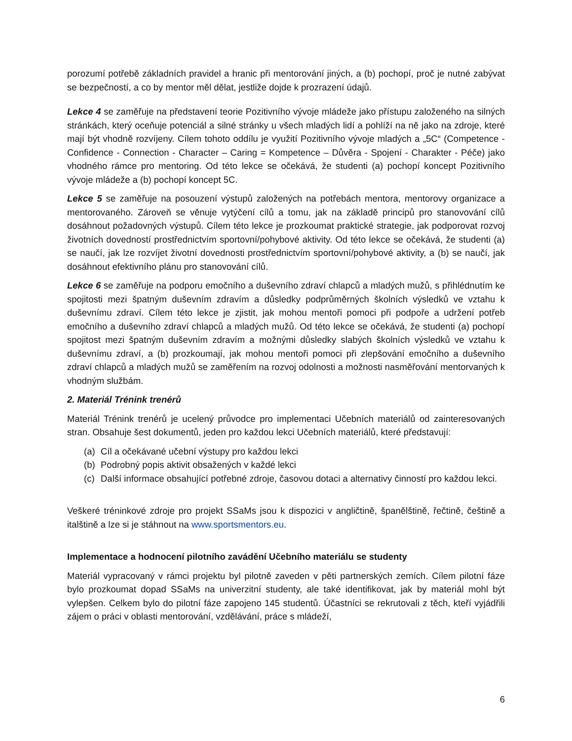porozumí potřebě základních pravidel a hranic při mentorování jiných, a (b) pochopí, proč je nutné zabývat se bezpečností, a co by mentor měl dělat, jestliže dojde k prozrazení údajů.
Lekce 4 se zaměřuje na představení teorie Pozitivního vývoje mládeže jako přístupu založeného na silných stránkách, který oceňuje potenciál a silné stránky u všech mladých lidí a pohlíží na ně jako na zdroje, které mají být vhodně rozvíjeny. Cílem tohoto oddílu je využití Pozitivního vývoje mladých a „5C“ (Competence - Confidence - Connection - Character – Caring = Kompetence – Důvěra - Spojení - Charakter - Péče) jako vhodného rámce pro mentoring. Od této lekce se očekává, že studenti (a) pochopí koncept Pozitivního vývoje mládeže a (b) pochopí koncept 5C.
Lekce 5 se zaměřuje na posouzení výstupů založených na potřebách mentora, mentorovy organizace a mentorovaného. Zároveň se věnuje vytýčení cílů a tomu, jak na základě principů pro stanovování cílů dosáhnout požadovných výstupů. Cílem této lekce je prozkoumat praktické strategie, jak podporovat rozvoj životních dovedností prostřednictvím sportovní/pohybové aktivity. Od této lekce se očekává, že studenti (a) se naučí, jak lze rozvíjet životní dovednosti prostřednictvím sportovní/pohybové aktivity, a (b) se naučí, jak dosáhnout efektivního plánu pro stanovování cílů.
Lekce 6 se zaměřuje na podporu emočního a duševního zdraví chlapců a mladých mužů, s přihlédnutím ke spojitosti mezi špatným duševním zdravím a důsledky podprůměrných školních výsledků ve vztahu k duševnímu zdraví. Cílem této lekce je zjistit, jak mohou mentoři pomoci při podpoře a udržení potřeb emočního a duševního zdraví chlapců a mladých mužů. Od této lekce se očekává, že studenti (a) pochopí spojitost mezi špatným duševním zdravím a možnými důsledky slabých školních výsledků ve vztahu k duševnímu zdraví, a (b) prozkoumají, jak mohou mentoři pomoci při zlepšování emočního a duševního zdraví chlapců a mladých mužů se zaměřením na rozvoj odolnosti a možnosti nasměřování mentorvaných k vhodným službám.
2. Materiál Trénink trenérů
Materiál Trénink trenérů je ucelený průvodce pro implementaci Učebních materiálů od zainteresovaných stran. Obsahuje šest dokumentů, jeden pro každou lekci Učebních materiálů, které představují:
(a) Cíl a očekávané učební výstupy pro každou lekci
(b) Podrobný popis aktivit obsažených v každé lekci
(c) Další informace obsahující potřebné zdroje, časovou dotaci a alternativy činností pro každou lekci.
Veškeré tréninkové zdroje pro projekt SSaMs jsou k dispozici v angličtině, španělštině, řečtině, češtině a italštině a lze si je stáhnout na www.sportsmentors.eu.
Implementace a hodnocení pilotního zavádění Učebního materiálu se studenty
Materiál vypracovaný v rámci projektu byl pilotně zaveden v pěti partnerských zemích. Cílem pilotní fáze bylo prozkoumat dopad SSaMs na univerzitní studenty, ale také identifikovat, jak by materiál mohl být vylepšen. Celkem bylo do pilotní fáze zapojeno 145 studentů. Účastníci se rekrutovali z těch, kteří vyjádřili zájem o práci v oblasti mentorování, vzdělávání, práce s mládeží,
6